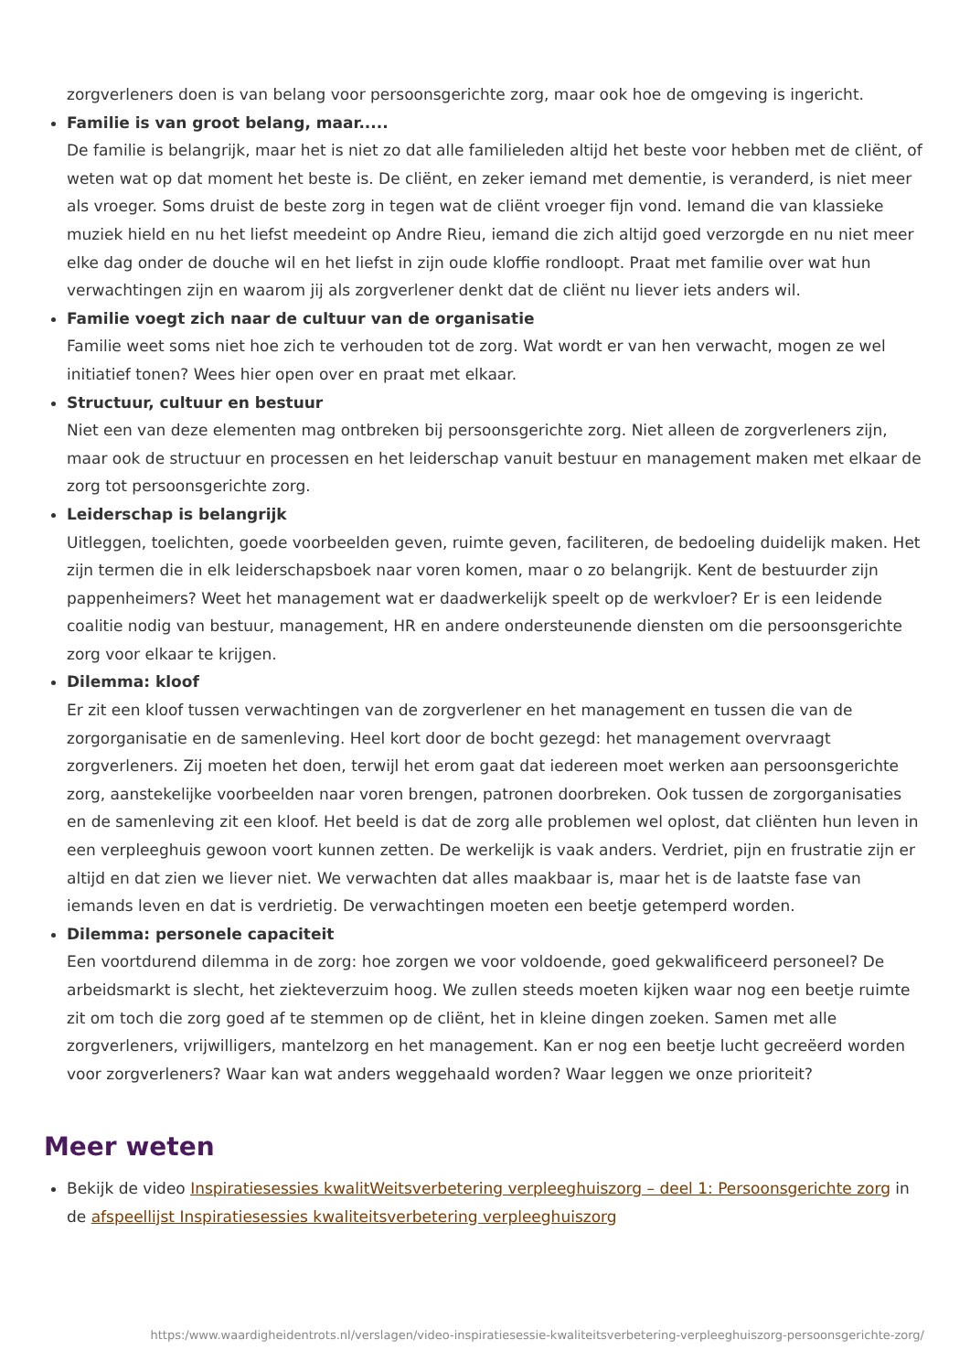zorgverleners doen is van belang voor persoonsgerichte zorg, maar ook hoe de omgeving is ingericht.
Familie is van groot belang, maar.....
De familie is belangrijk, maar het is niet zo dat alle familieleden altijd het beste voor hebben met de cliënt, of weten wat op dat moment het beste is. De cliënt, en zeker iemand met dementie, is veranderd, is niet meer als vroeger. Soms druist de beste zorg in tegen wat de cliënt vroeger fijn vond. Iemand die van klassieke muziek hield en nu het liefst meedeint op Andre Rieu, iemand die zich altijd goed verzorgde en nu niet meer elke dag onder de douche wil en het liefst in zijn oude kloffie rondloopt. Praat met familie over wat hun verwachtingen zijn en waarom jij als zorgverlener denkt dat de cliënt nu liever iets anders wil.
Familie voegt zich naar de cultuur van de organisatie
Familie weet soms niet hoe zich te verhouden tot de zorg. Wat wordt er van hen verwacht, mogen ze wel initiatief tonen? Wees hier open over en praat met elkaar.
Structuur, cultuur en bestuur
Niet een van deze elementen mag ontbreken bij persoonsgerichte zorg. Niet alleen de zorgverleners zijn, maar ook de structuur en processen en het leiderschap vanuit bestuur en management maken met elkaar de zorg tot persoonsgerichte zorg.
Leiderschap is belangrijk
Uitleggen, toelichten, goede voorbeelden geven, ruimte geven, faciliteren, de bedoeling duidelijk maken. Het zijn termen die in elk leiderschapsboek naar voren komen, maar o zo belangrijk. Kent de bestuurder zijn pappenheimers? Weet het management wat er daadwerkelijk speelt op de werkvloer? Er is een leidende coalitie nodig van bestuur, management, HR en andere ondersteunende diensten om die persoonsgerichte zorg voor elkaar te krijgen.
Dilemma: kloof
Er zit een kloof tussen verwachtingen van de zorgverlener en het management en tussen die van de zorgorganisatie en de samenleving. Heel kort door de bocht gezegd: het management overvraagt zorgverleners. Zij moeten het doen, terwijl het erom gaat dat iedereen moet werken aan persoonsgerichte zorg, aanstekelijke voorbeelden naar voren brengen, patronen doorbreken. Ook tussen de zorgorganisaties en de samenleving zit een kloof. Het beeld is dat de zorg alle problemen wel oplost, dat cliënten hun leven in een verpleeghuis gewoon voort kunnen zetten. De werkelijk is vaak anders. Verdriet, pijn en frustratie zijn er altijd en dat zien we liever niet. We verwachten dat alles maakbaar is, maar het is de laatste fase van iemands leven en dat is verdrietig. De verwachtingen moeten een beetje getemperd worden.
Dilemma: personele capaciteit
Een voortdurend dilemma in de zorg: hoe zorgen we voor voldoende, goed gekwalificeerd personeel? De arbeidsmarkt is slecht, het ziekteverzuim hoog. We zullen steeds moeten kijken waar nog een beetje ruimte zit om toch die zorg goed af te stemmen op de cliënt, het in kleine dingen zoeken. Samen met alle zorgverleners, vrijwilligers, mantelzorg en het management. Kan er nog een beetje lucht gecreëerd worden voor zorgverleners? Waar kan wat anders weggehaald worden? Waar leggen we onze prioriteit?
Meer weten
Bekijk de video Inspiratiesessies kwalitWeitsverbetering verpleeghuiszorg – deel 1: Persoonsgerichte zorg in de afspeellijst Inspiratiesessies kwaliteitsverbetering verpleeghuiszorg
https:/www.waardigheidentrots.nl/verslagen/video-inspiratiesessie-kwaliteitsverbetering-verpleeghuiszorg-persoonsgerichte-zorg/